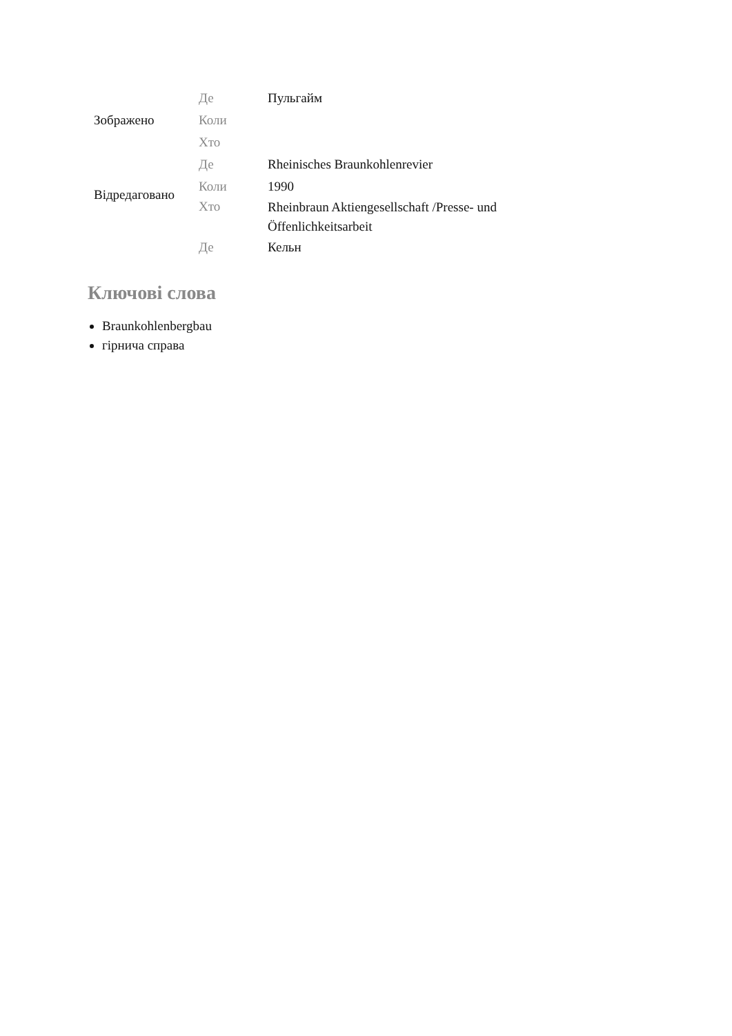| Зображено | Де | Пульгайм |
| | Коли | |
| | Хто | |
| Відредаговано | Де | Rheinisches Braunkohlenrevier |
| | Коли | 1990 |
| | Хто | Rheinbraun Aktiengesellschaft /Presse- und Öffenlichkeitsarbeit |
| | Де | Кельн |
Ключові слова
Braunkohlenbergbau
гірнича справа